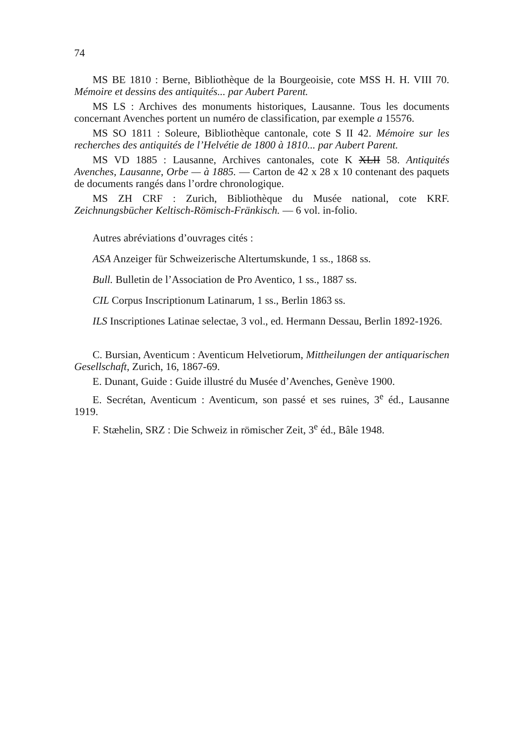74
MS BE 1810 : Berne, Bibliothèque de la Bourgeoisie, cote MSS H. H. VIII 70. Mémoire et dessins des antiquités... par Aubert Parent.
MS LS : Archives des monuments historiques, Lausanne. Tous les documents concernant Avenches portent un numéro de classification, par exemple a 15576.
MS SO 1811 : Soleure, Bibliothèque cantonale, cote S II 42. Mémoire sur les recherches des antiquités de l’Helvétie de 1800 à 1810... par Aubert Parent.
MS VD 1885 : Lausanne, Archives cantonales, cote K XLII 58. Antiquités Avenches, Lausanne, Orbe — à 1885. — Carton de 42 x 28 x 10 contenant des paquets de documents rangés dans l’ordre chronologique.
MS ZH CRF : Zurich, Bibliothèque du Musée national, cote KRF. Zeichnungsbücher Keltisch-Römisch-Fränkisch. — 6 vol. in-folio.
Autres abréviations d’ouvrages cités :
ASA Anzeiger für Schweizerische Altertumskunde, 1 ss., 1868 ss.
Bull. Bulletin de l’Association de Pro Aventico, 1 ss., 1887 ss.
CIL Corpus Inscriptionum Latinarum, 1 ss., Berlin 1863 ss.
ILS Inscriptiones Latinae selectae, 3 vol., ed. Hermann Dessau, Berlin 1892-1926.
C. Bursian, Aventicum : Aventicum Helvetiorum, Mittheilungen der antiquarischen Gesellschaft, Zurich, 16, 1867-69.
E. Dunant, Guide : Guide illustré du Musée d’Avenches, Genève 1900.
E. Secrétan, Aventicum : Aventicum, son passé et ses ruines, 3<sup>e</sup> éd., Lausanne 1919.
F. Stæhelin, SRZ : Die Schweiz in römischer Zeit, 3<sup>e</sup> éd., Bâle 1948.